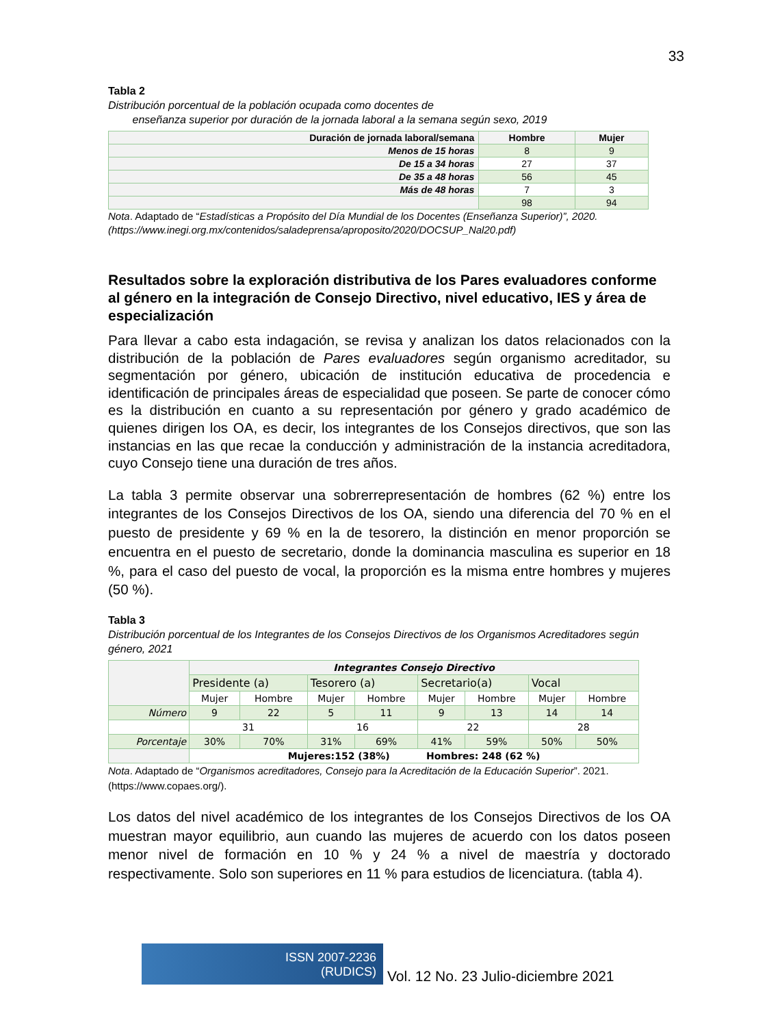33
Tabla 2
Distribución porcentual de la población ocupada como docentes de
enseñanza superior por duración de la jornada laboral a la semana según sexo, 2019
| Duración de jornada laboral/semana | Hombre | Mujer |
| --- | --- | --- |
| Menos de 15 horas | 8 | 9 |
| De 15 a 34 horas | 27 | 37 |
| De 35 a 48 horas | 56 | 45 |
| Más de 48 horas | 7 | 3 |
| | 98 | 94 |
Nota. Adaptado de “Estadísticas a Propósito del Día Mundial de los Docentes (Enseñanza Superior)”, 2020. (https://www.inegi.org.mx/contenidos/saladeprensa/aproposito/2020/DOCSUP_Nal20.pdf)
Resultados sobre la exploración distributiva de los Pares evaluadores conforme al género en la integración de Consejo Directivo, nivel educativo, IES y área de especialización
Para llevar a cabo esta indagación, se revisa y analizan los datos relacionados con la distribución de la población de Pares evaluadores según organismo acreditador, su segmentación por género, ubicación de institución educativa de procedencia e identificación de principales áreas de especialidad que poseen. Se parte de conocer cómo es la distribución en cuanto a su representación por género y grado académico de quienes dirigen los OA, es decir, los integrantes de los Consejos directivos, que son las instancias en las que recae la conducción y administración de la instancia acreditadora, cuyo Consejo tiene una duración de tres años.
La tabla 3 permite observar una sobrerrepresentación de hombres (62 %) entre los integrantes de los Consejos Directivos de los OA, siendo una diferencia del 70 % en el puesto de presidente y 69 % en la de tesorero, la distinción en menor proporción se encuentra en el puesto de secretario, donde la dominancia masculina es superior en 18 %, para el caso del puesto de vocal, la proporción es la misma entre hombres y mujeres (50 %).
Tabla 3
Distribución porcentual de los Integrantes de los Consejos Directivos de los Organismos Acreditadores según género, 2021
| | Integrantes Consejo Directivo | | | | | | | |
| | Presidente (a) | | Tesorero (a) | | Secretario(a) | | Vocal | |
| | Mujer | Hombre | Mujer | Hombre | Mujer | Hombre | Mujer | Hombre |
| Número | 9 | 22 | 5 | 11 | 9 | 13 | 14 | 14 |
| | 31 | | 16 | | 22 | | 28 | |
| Porcentaje | 30% | 70% | 31% | 69% | 41% | 59% | 50% | 50% |
| | Mujeres:152 (38%) Hombres: 248 (62 %) | | | | | | | |
Nota. Adaptado de “Organismos acreditadores, Consejo para la Acreditación de la Educación Superior”. 2021. (https://www.copaes.org/).
Los datos del nivel académico de los integrantes de los Consejos Directivos de los OA muestran mayor equilibrio, aun cuando las mujeres de acuerdo con los datos poseen menor nivel de formación en 10 % y 24 % a nivel de maestría y doctorado respectivamente. Solo son superiores en 11 % para estudios de licenciatura. (tabla 4).
ISSN 2007-2236
(RUDICS)
Vol. 12 No. 23 Julio-diciembre 2021